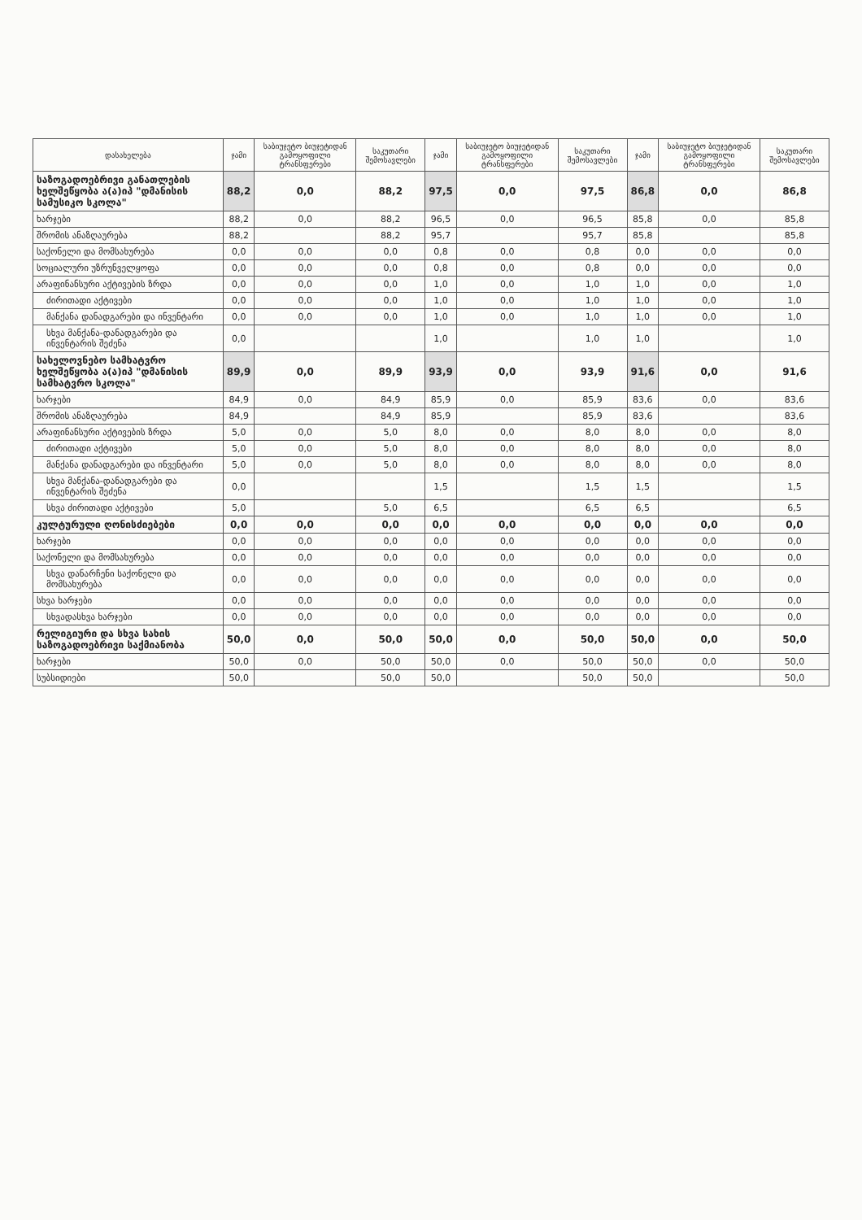| დასახელება | ჯამი | საბიუჯეტო ბიუჯეტიდან გამოყოფილი ტრანსფერები | საკუთარი შემოსავლები | ჯამი | საბიუჯეტო ბიუჯეტიდან გამოყოფილი ტრანსფერები | საკუთარი შემოსავლები | ჯამი | საბიუჯეტო ბიუჯეტიდან გამოყოფილი ტრანსფერები | საკუთარი შემოსავლები |
| --- | --- | --- | --- | --- | --- | --- | --- | --- | --- |
| საზოგადოებრივი განათლების ხელშეწყობა ა(ა)იპ "დმანისის სამუსიკო სკოლა" | 88,2 | 0,0 | 88,2 | 97,5 | 0,0 | 97,5 | 86,8 | 0,0 | 86,8 |
| ხარჯები | 88,2 | 0,0 | 88,2 | 96,5 | 0,0 | 96,5 | 85,8 | 0,0 | 85,8 |
| შრომის ანაზღაურება | 88,2 | | 88,2 | 95,7 | | 95,7 | 85,8 | | 85,8 |
| საქონელი და მომსახურება | 0,0 | 0,0 | 0,0 | 0,8 | 0,0 | 0,8 | 0,0 | 0,0 | 0,0 |
| სოციალური უზრუნველყოფა | 0,0 | 0,0 | 0,0 | 0,8 | 0,0 | 0,8 | 0,0 | 0,0 | 0,0 |
| არაფინანსური აქტივების ზრდა | 0,0 | 0,0 | 0,0 | 1,0 | 0,0 | 1,0 | 1,0 | 0,0 | 1,0 |
| ძირითადი აქტივები | 0,0 | 0,0 | 0,0 | 1,0 | 0,0 | 1,0 | 1,0 | 0,0 | 1,0 |
| მანქანა დანადგარები და ინვენტარი | 0,0 | 0,0 | 0,0 | 1,0 | 0,0 | 1,0 | 1,0 | 0,0 | 1,0 |
| სხვა მანქანა-დანადგარები და ინვენტარის შეძენა | 0,0 | | | 1,0 | | 1,0 | 1,0 | | 1,0 |
| სახელოვნებო სამხატვრო ხელშეწყობა ა(ა)იპ "დმანისის სამხატვრო სკოლა" | 89,9 | 0,0 | 89,9 | 93,9 | 0,0 | 93,9 | 91,6 | 0,0 | 91,6 |
| ხარჯები | 84,9 | 0,0 | 84,9 | 85,9 | 0,0 | 85,9 | 83,6 | 0,0 | 83,6 |
| შრომის ანაზღაურება | 84,9 | | 84,9 | 85,9 | | 85,9 | 83,6 | | 83,6 |
| არაფინანსური აქტივების ზრდა | 5,0 | 0,0 | 5,0 | 8,0 | 0,0 | 8,0 | 8,0 | 0,0 | 8,0 |
| ძირითადი აქტივები | 5,0 | 0,0 | 5,0 | 8,0 | 0,0 | 8,0 | 8,0 | 0,0 | 8,0 |
| მანქანა დანადგარები და ინვენტარი | 5,0 | 0,0 | 5,0 | 8,0 | 0,0 | 8,0 | 8,0 | 0,0 | 8,0 |
| სხვა მანქანა-დანადგარები და ინვენტარის შეძენა | 0,0 | | | 1,5 | | 1,5 | 1,5 | | 1,5 |
| სხვა ძირითადი აქტივები | 5,0 | | 5,0 | 6,5 | | 6,5 | 6,5 | | 6,5 |
| კულტურული ღონისძიებები | 0,0 | 0,0 | 0,0 | 0,0 | 0,0 | 0,0 | 0,0 | 0,0 | 0,0 |
| ხარჯები | 0,0 | 0,0 | 0,0 | 0,0 | 0,0 | 0,0 | 0,0 | 0,0 | 0,0 |
| საქონელი და მომსახურება | 0,0 | 0,0 | 0,0 | 0,0 | 0,0 | 0,0 | 0,0 | 0,0 | 0,0 |
| სხვა დანარჩენი საქონელი და მომსახურება | 0,0 | 0,0 | 0,0 | 0,0 | 0,0 | 0,0 | 0,0 | 0,0 | 0,0 |
| სხვა ხარჯები | 0,0 | 0,0 | 0,0 | 0,0 | 0,0 | 0,0 | 0,0 | 0,0 | 0,0 |
| სხვადასხვა ხარჯები | 0,0 | 0,0 | 0,0 | 0,0 | 0,0 | 0,0 | 0,0 | 0,0 | 0,0 |
| რელიგიური და სხვა სახის საზოგადოებრივი საქმიანობა | 50,0 | 0,0 | 50,0 | 50,0 | 0,0 | 50,0 | 50,0 | 0,0 | 50,0 |
| ხარჯები | 50,0 | 0,0 | 50,0 | 50,0 | 0,0 | 50,0 | 50,0 | 0,0 | 50,0 |
| სუბსიდიები | 50,0 | | 50,0 | 50,0 | | 50,0 | 50,0 | | 50,0 |